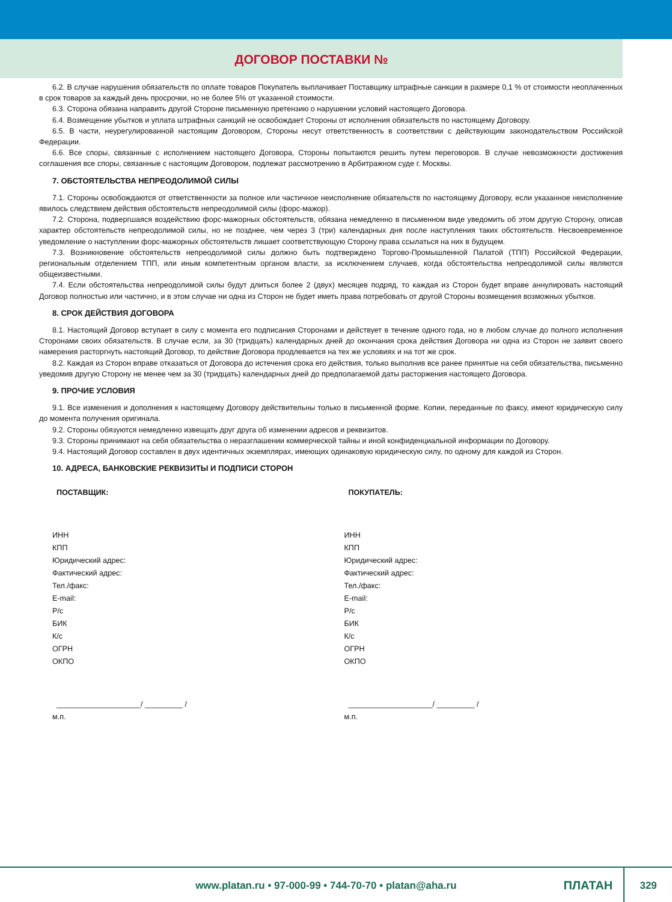ДОГОВОР ПОСТАВКИ №
6.2. В случае нарушения обязательств по оплате товаров Покупатель выплачивает Поставщику штрафные санкции в размере 0,1 % от стоимости неоплаченных в срок товаров за каждый день просрочки, но не более 5% от указанной стоимости.
6.3. Сторона обязана направить другой Стороне письменную претензию о нарушении условий настоящего Договора.
6.4. Возмещение убытков и уплата штрафных санкций не освобождает Стороны от исполнения обязательств по настоящему Договору.
6.5. В части, неурегулированной настоящим Договором, Стороны несут ответственность в соответствии с действующим законодательством Российской Федерации.
6.6. Все споры, связанные с исполнением настоящего Договора, Стороны попытаются решить путем переговоров. В случае невозможности достижения соглашения все споры, связанные с настоящим Договором, подлежат рассмотрению в Арбитражном суде г. Москвы.
7. ОБСТОЯТЕЛЬСТВА НЕПРЕОДОЛИМОЙ СИЛЫ
7.1. Стороны освобождаются от ответственности за полное или частичное неисполнение обязательств по настоящему Договору, если указанное неисполнение явилось следствием действия обстоятельств непреодолимой силы (форс-мажор).
7.2. Сторона, подвергшаяся воздействию форс-мажорных обстоятельств, обязана немедленно в письменном виде уведомить об этом другую Сторону, описав характер обстоятельств непреодолимой силы, но не позднее, чем через 3 (три) календарных дня после наступления таких обстоятельств. Несвоевременное уведомление о наступлении форс-мажорных обстоятельств лишает соответствующую Сторону права ссылаться на них в будущем.
7.3. Возникновение обстоятельств непреодолимой силы должно быть подтверждено Торгово-Промышленной Палатой (ТПП) Российской Федерации, региональным отделением ТПП, или иным компетентным органом власти, за исключением случаев, когда обстоятельства непреодолимой силы являются общеизвестными.
7.4. Если обстоятельства непреодолимой силы будут длиться более 2 (двух) месяцев подряд, то каждая из Сторон будет вправе аннулировать настоящий Договор полностью или частично, и в этом случае ни одна из Сторон не будет иметь права потребовать от другой Стороны возмещения возможных убытков.
8. СРОК ДЕЙСТВИЯ ДОГОВОРА
8.1. Настоящий Договор вступает в силу с момента его подписания Сторонами и действует в течение одного года, но в любом случае до полного исполнения Сторонами своих обязательств. В случае если, за 30 (тридцать) календарных дней до окончания срока действия Договора ни одна из Сторон не заявит своего намерения расторгнуть настоящий Договор, то действие Договора продлевается на тех же условиях и на тот же срок.
8.2. Каждая из Сторон вправе отказаться от Договора до истечения срока его действия, только выполнив все ранее принятые на себя обязательства, письменно уведомив другую Сторону не менее чем за 30 (тридцать) календарных дней до предполагаемой даты расторжения настоящего Договора.
9. ПРОЧИЕ УСЛОВИЯ
9.1. Все изменения и дополнения к настоящему Договору действительны только в письменной форме. Копии, переданные по факсу, имеют юридическую силу до момента получения оригинала.
9.2. Стороны обязуются немедленно извещать друг друга об изменении адресов и реквизитов.
9.3. Стороны принимают на себя обязательства о неразглашении коммерческой тайны и иной конфиденциальной информации по Договору.
9.4. Настоящий Договор составлен в двух идентичных экземплярах, имеющих одинаковую юридическую силу, по одному для каждой из Сторон.
10. АДРЕСА, БАНКОВСКИЕ РЕКВИЗИТЫ И ПОДПИСИ СТОРОН
ПОСТАВЩИК:
ИНН
КПП
Юридический адрес:
Фактический адрес:
Тел./факс:
E-mail:
Р/с
БИК
К/с
ОГРН
ОКПО
____________________/ _________ /
м.п.
ПОКУПАТЕЛЬ:
ИНН
КПП
Юридический адрес:
Фактический адрес:
Тел./факс:
E-mail:
Р/с
БИК
К/с
ОГРН
ОКПО
____________________/ _________ /
м.п.
www.platan.ru • 97-000-99 • 744-70-70 • platan@aha.ru ПЛАТАН 329